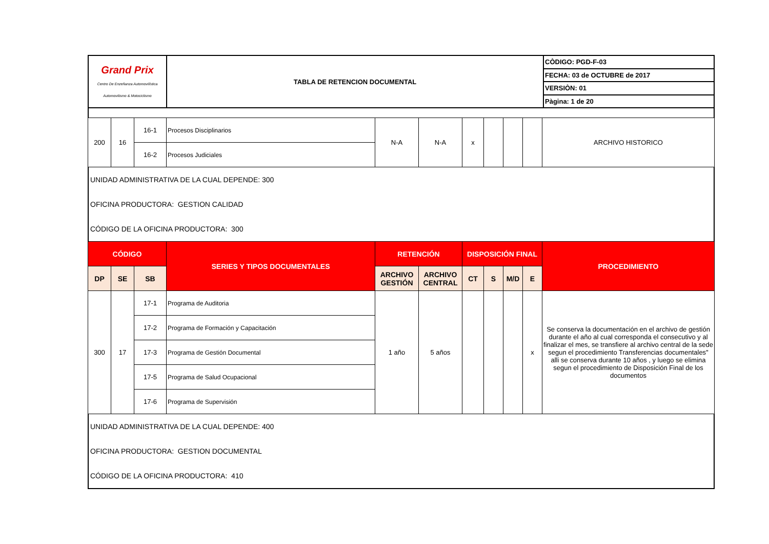| Grand Prix Centro De Enzeñanza Automovilística Automovilismo & Motociclismo | TABLA DE RETENCION DOCUMENTAL | CÒDIGO: PGD-F-03 |
| | | FECHA: 03 de OCTUBRE de 2017 |
| | | VERSIÒN: 01 |
| | | Pàgina: 1 de 20 |
| 200 | 16 | 16-1 | Procesos Disciplinarios | N-A | N-A | x | | | | ARCHIVO HISTORICO |
| | | 16-2 | Procesos Judiciales | | | | | | | |
UNIDAD ADMINISTRATIVA DE LA CUAL DEPENDE: 300
OFICINA PRODUCTORA: GESTION CALIDAD
CÓDIGO DE LA OFICINA PRODUCTORA: 300
| CÓDIGO | | | SERIES Y TIPOS DOCUMENTALES | RETENCIÓN | | DISPOSICIÓN FINAL | | | | PROCEDIMIENTO |
| --- | --- | --- | --- | --- | --- | --- | --- | --- | --- | --- |
| DP | SE | SB | | ARCHIVO GESTIÓN | ARCHIVO CENTRAL | CT | S | M/D | E | |
| 300 | 17 | 17-1 | Programa de Auditoria | 1 año | 5 años | | | | x | Se conserva la documentación en el archivo de gestión durante el año al cual corresponda el consecutivo y al finalizar el mes, se transfiere al archivo central de la sede segun el procedimiento Transferencias documentales" alli se conserva durante 10 años , y luego se elimina segun el procedimiento de Disposición Final de los documentos |
| | | 17-2 | Programa de Formación y Capacitación | | | | | | | |
| | | 17-3 | Programa de Gestión Documental | | | | | | | |
| | | 17-5 | Programa de Salud Ocupacional | | | | | | | |
| | | 17-6 | Programa de Supervisión | | | | | | | |
UNIDAD ADMINISTRATIVA DE LA CUAL DEPENDE: 400
OFICINA PRODUCTORA: GESTION DOCUMENTAL
CÓDIGO DE LA OFICINA PRODUCTORA: 410